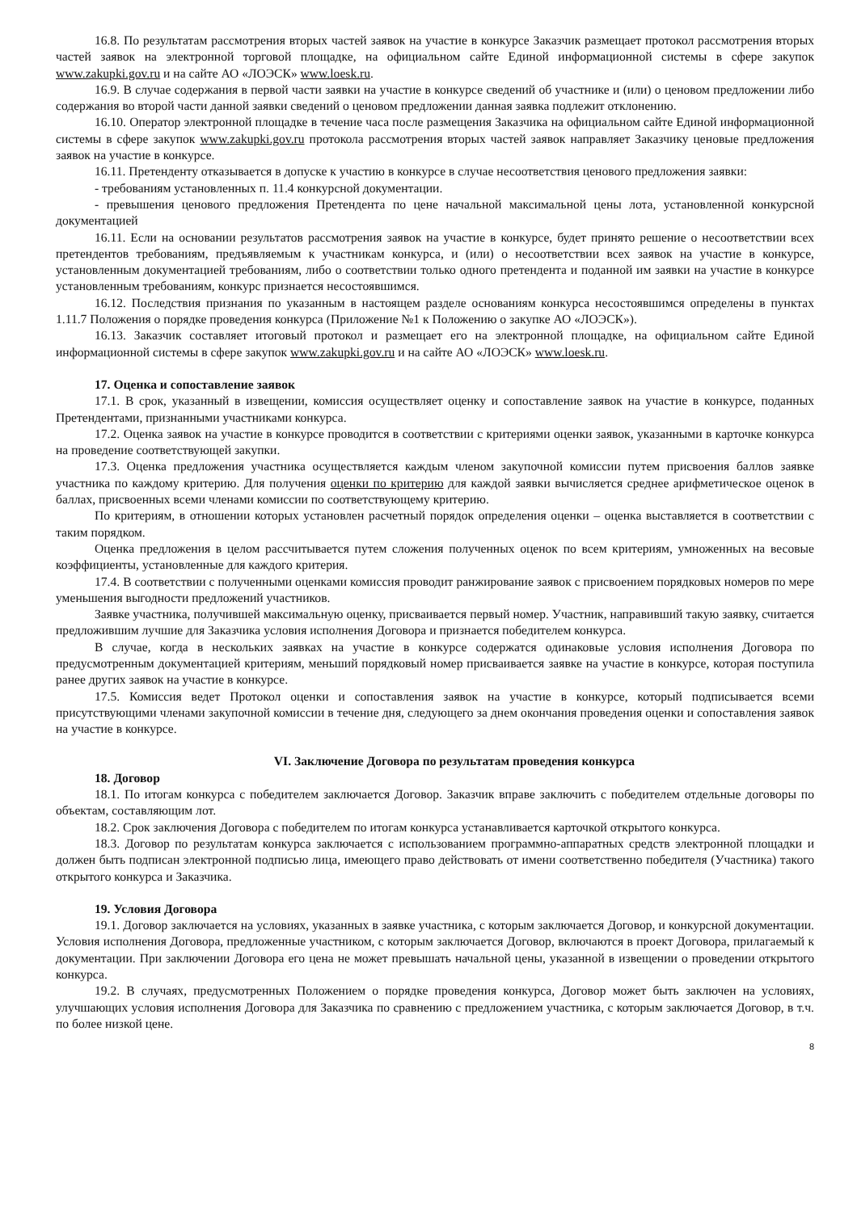16.8. По результатам рассмотрения вторых частей заявок на участие в конкурсе Заказчик размещает протокол рассмотрения вторых частей заявок на электронной торговой площадке, на официальном сайте Единой информационной системы в сфере закупок www.zakupki.gov.ru и на сайте АО «ЛОЭСК» www.loesk.ru.
16.9. В случае содержания в первой части заявки на участие в конкурсе сведений об участнике и (или) о ценовом предложении либо содержания во второй части данной заявки сведений о ценовом предложении данная заявка подлежит отклонению.
16.10. Оператор электронной площадке в течение часа после размещения Заказчика на официальном сайте Единой информационной системы в сфере закупок www.zakupki.gov.ru протокола рассмотрения вторых частей заявок направляет Заказчику ценовые предложения заявок на участие в конкурсе.
16.11. Претенденту отказывается в допуске к участию в конкурсе в случае несоответствия ценового предложения заявки:
- требованиям установленных п. 11.4 конкурсной документации.
- превышения ценового предложения Претендента по цене начальной максимальной цены лота, установленной конкурсной документацией
16.11. Если на основании результатов рассмотрения заявок на участие в конкурсе, будет принято решение о несоответствии всех претендентов требованиям, предъявляемым к участникам конкурса, и (или) о несоответствии всех заявок на участие в конкурсе, установленным документацией требованиям, либо о соответствии только одного претендента и поданной им заявки на участие в конкурсе установленным требованиям, конкурс признается несостоявшимся.
16.12. Последствия признания по указанным в настоящем разделе основаниям конкурса несостоявшимся определены в пунктах 1.11.7 Положения о порядке проведения конкурса (Приложение №1 к Положению о закупке АО «ЛОЭСК»).
16.13. Заказчик составляет итоговый протокол и размещает его на электронной площадке, на официальном сайте Единой информационной системы в сфере закупок www.zakupki.gov.ru и на сайте АО «ЛОЭСК» www.loesk.ru.
17. Оценка и сопоставление заявок
17.1. В срок, указанный в извещении, комиссия осуществляет оценку и сопоставление заявок на участие в конкурсе, поданных Претендентами, признанными участниками конкурса.
17.2. Оценка заявок на участие в конкурсе проводится в соответствии с критериями оценки заявок, указанными в карточке конкурса на проведение соответствующей закупки.
17.3. Оценка предложения участника осуществляется каждым членом закупочной комиссии путем присвоения баллов заявке участника по каждому критерию. Для получения оценки по критерию для каждой заявки вычисляется среднее арифметическое оценок в баллах, присвоенных всеми членами комиссии по соответствующему критерию.
По критериям, в отношении которых установлен расчетный порядок определения оценки – оценка выставляется в соответствии с таким порядком.
Оценка предложения в целом рассчитывается путем сложения полученных оценок по всем критериям, умноженных на весовые коэффициенты, установленные для каждого критерия.
17.4. В соответствии с полученными оценками комиссия проводит ранжирование заявок с присвоением порядковых номеров по мере уменьшения выгодности предложений участников.
Заявке участника, получившей максимальную оценку, присваивается первый номер. Участник, направивший такую заявку, считается предложившим лучшие для Заказчика условия исполнения Договора и признается победителем конкурса.
В случае, когда в нескольких заявках на участие в конкурсе содержатся одинаковые условия исполнения Договора по предусмотренным документацией критериям, меньший порядковый номер присваивается заявке на участие в конкурсе, которая поступила ранее других заявок на участие в конкурсе.
17.5. Комиссия ведет Протокол оценки и сопоставления заявок на участие в конкурсе, который подписывается всеми присутствующими членами закупочной комиссии в течение дня, следующего за днем окончания проведения оценки и сопоставления заявок на участие в конкурсе.
VI. Заключение Договора по результатам проведения конкурса
18. Договор
18.1. По итогам конкурса с победителем заключается Договор. Заказчик вправе заключить с победителем отдельные договоры по объектам, составляющим лот.
18.2. Срок заключения Договора с победителем по итогам конкурса устанавливается карточкой открытого конкурса.
18.3. Договор по результатам конкурса заключается с использованием программно-аппаратных средств электронной площадки и должен быть подписан электронной подписью лица, имеющего право действовать от имени соответственно победителя (Участника) такого открытого конкурса и Заказчика.
19. Условия Договора
19.1. Договор заключается на условиях, указанных в заявке участника, с которым заключается Договор, и конкурсной документации. Условия исполнения Договора, предложенные участником, с которым заключается Договор, включаются в проект Договора, прилагаемый к документации. При заключении Договора его цена не может превышать начальной цены, указанной в извещении о проведении открытого конкурса.
19.2. В случаях, предусмотренных Положением о порядке проведения конкурса, Договор может быть заключен на условиях, улучшающих условия исполнения Договора для Заказчика по сравнению с предложением участника, с которым заключается Договор, в т.ч. по более низкой цене.
8